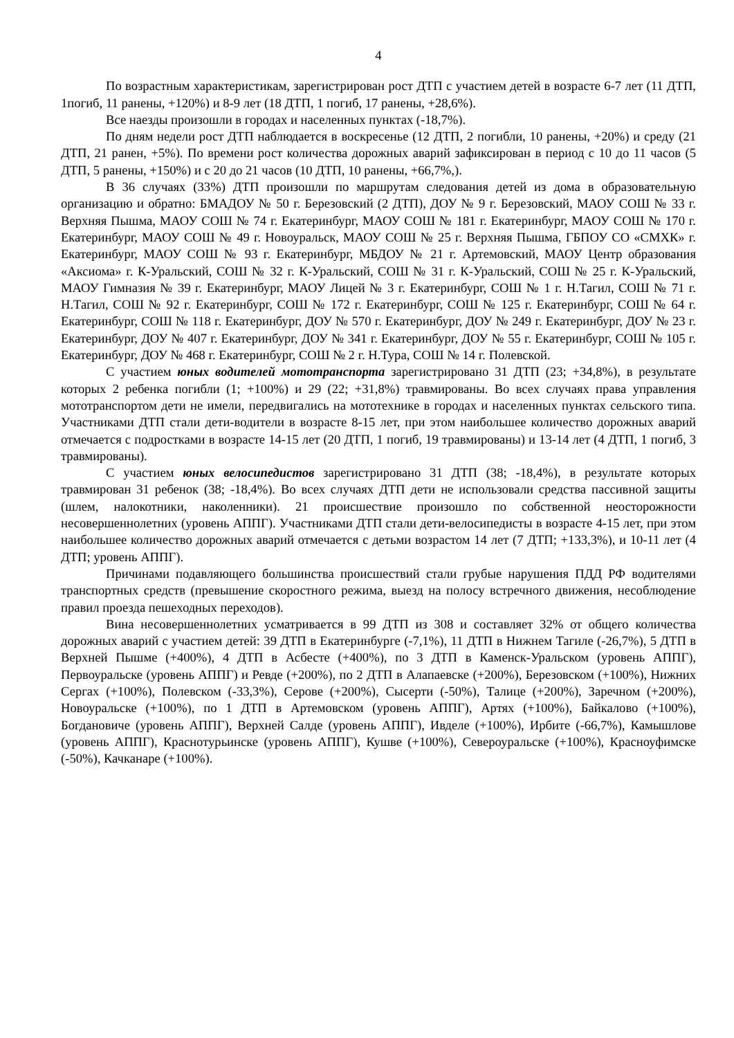4
По возрастным характеристикам, зарегистрирован рост ДТП с участием детей в возрасте 6-7 лет (11 ДТП, 1погиб, 11 ранены, +120%) и 8-9 лет (18 ДТП, 1 погиб, 17 ранены, +28,6%).
Все наезды произошли в городах и населенных пунктах (-18,7%).
По дням недели рост ДТП наблюдается в воскресенье (12 ДТП, 2 погибли, 10 ранены, +20%) и среду (21 ДТП, 21 ранен, +5%). По времени рост количества дорожных аварий зафиксирован в период с 10 до 11 часов (5 ДТП, 5 ранены, +150%) и с 20 до 21 часов (10 ДТП, 10 ранены, +66,7%,).
В 36 случаях (33%) ДТП произошли по маршрутам следования детей из дома в образовательную организацию и обратно: БМАДОУ № 50 г. Березовский (2 ДТП), ДОУ № 9 г. Березовский, МАОУ СОШ № 33 г. Верхняя Пышма, МАОУ СОШ № 74 г. Екатеринбург, МАОУ СОШ № 181 г. Екатеринбург, МАОУ СОШ № 170 г. Екатеринбург, МАОУ СОШ № 49 г. Новоуральск, МАОУ СОШ № 25 г. Верхняя Пышма, ГБПОУ СО «СМХК» г. Екатеринбург, МАОУ СОШ № 93 г. Екатеринбург, МБДОУ № 21 г. Артемовский, МАОУ Центр образования «Аксиома» г. К-Уральский, СОШ № 32 г. К-Уральский, СОШ № 31 г. К-Уральский, СОШ № 25 г. К-Уральский, МАОУ Гимназия № 39 г. Екатеринбург, МАОУ Лицей № 3 г. Екатеринбург, СОШ № 1 г. Н.Тагил, СОШ № 71 г. Н.Тагил, СОШ № 92 г. Екатеринбург, СОШ № 172 г. Екатеринбург, СОШ № 125 г. Екатеринбург, СОШ № 64 г. Екатеринбург, СОШ № 118 г. Екатеринбург, ДОУ № 570 г. Екатеринбург, ДОУ № 249 г. Екатеринбург, ДОУ № 23 г. Екатеринбург, ДОУ № 407 г. Екатеринбург, ДОУ № 341 г. Екатеринбург, ДОУ № 55 г. Екатеринбург, СОШ № 105 г. Екатеринбург, ДОУ № 468 г. Екатеринбург, СОШ № 2 г. Н.Тура, СОШ № 14 г. Полевской.
С участием юных водителей мототранспорта зарегистрировано 31 ДТП (23; +34,8%), в результате которых 2 ребенка погибли (1; +100%) и 29 (22; +31,8%) травмированы. Во всех случаях права управления мототранспортом дети не имели, передвигались на мототехнике в городах и населенных пунктах сельского типа. Участниками ДТП стали дети-водители в возрасте 8-15 лет, при этом наибольшее количество дорожных аварий отмечается с подростками в возрасте 14-15 лет (20 ДТП, 1 погиб, 19 травмированы) и 13-14 лет (4 ДТП, 1 погиб, 3 травмированы).
С участием юных велосипедистов зарегистрировано 31 ДТП (38; -18,4%), в результате которых травмирован 31 ребенок (38; -18,4%). Во всех случаях ДТП дети не использовали средства пассивной защиты (шлем, налокотники, наколенники). 21 происшествие произошло по собственной неосторожности несовершеннолетних (уровень АППГ). Участниками ДТП стали дети-велосипедисты в возрасте 4-15 лет, при этом наибольшее количество дорожных аварий отмечается с детьми возрастом 14 лет (7 ДТП; +133,3%), и 10-11 лет (4 ДТП; уровень АППГ).
Причинами подавляющего большинства происшествий стали грубые нарушения ПДД РФ водителями транспортных средств (превышение скоростного режима, выезд на полосу встречного движения, несоблюдение правил проезда пешеходных переходов).
Вина несовершеннолетних усматривается в 99 ДТП из 308 и составляет 32% от общего количества дорожных аварий с участием детей: 39 ДТП в Екатеринбурге (-7,1%), 11 ДТП в Нижнем Тагиле (-26,7%), 5 ДТП в Верхней Пышме (+400%), 4 ДТП в Асбесте (+400%), по 3 ДТП в Каменск-Уральском (уровень АППГ), Первоуральске (уровень АППГ) и Ревде (+200%), по 2 ДТП в Алапаевске (+200%), Березовском (+100%), Нижних Сергах (+100%), Полевском (-33,3%), Серове (+200%), Сысерти (-50%), Талице (+200%), Заречном (+200%), Новоуральске (+100%), по 1 ДТП в Артемовском (уровень АППГ), Артях (+100%), Байкалово (+100%), Богдановиче (уровень АППГ), Верхней Салде (уровень АППГ), Ивделе (+100%), Ирбите (-66,7%), Камышлове (уровень АППГ), Краснотурьинске (уровень АППГ), Кушве (+100%), Североуральске (+100%), Красноуфимске (-50%), Качканаре (+100%).